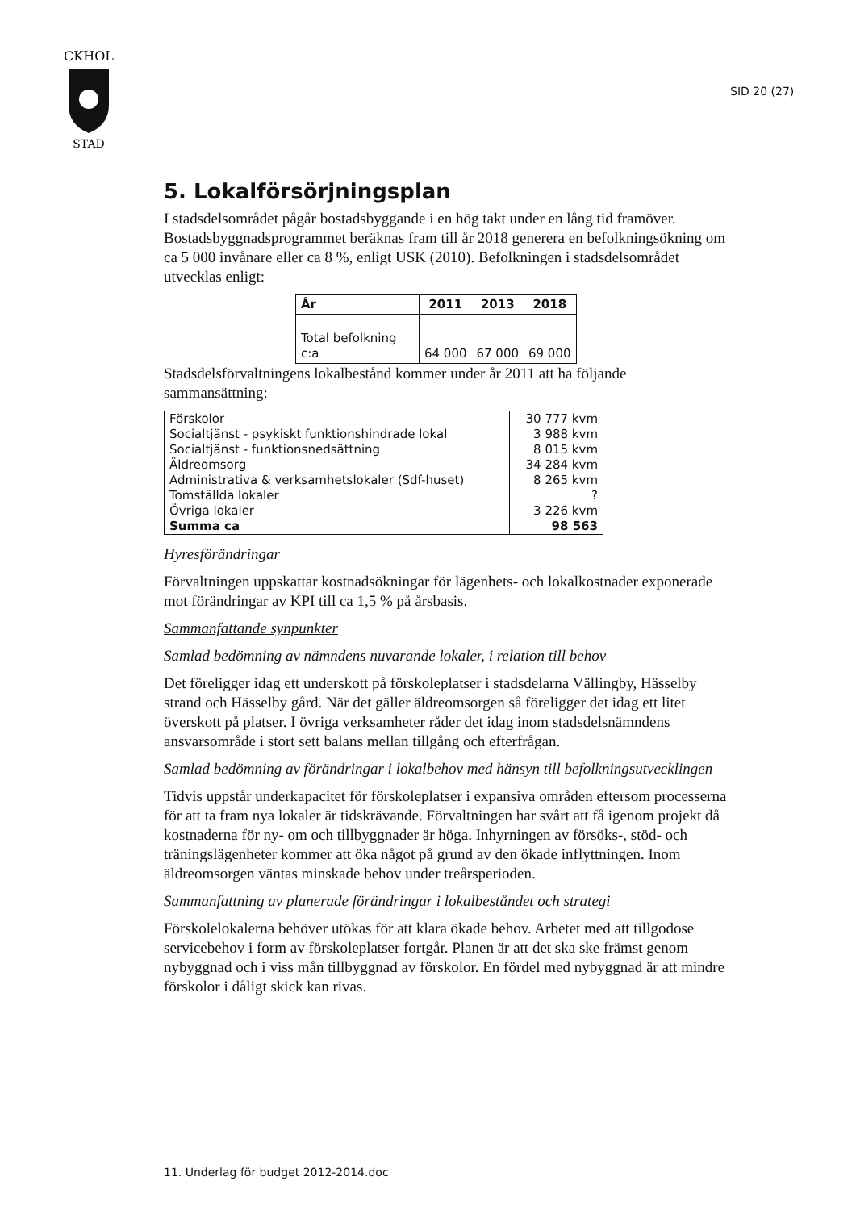CKHOL
STAD
SID 20 (27)
5. Lokalförsörjningsplan
I stadsdelsområdet pågår bostadsbyggande i en hög takt under en lång tid framöver. Bostadsbyggnadsprogrammet beräknas fram till år 2018 generera en befolkningsökning om ca 5 000 invånare eller ca 8 %, enligt USK (2010). Befolkningen i stadsdelsområdet utvecklas enligt:
| År | 2011 | 2013 | 2018 |
| --- | --- | --- | --- |
| Total befolkning c:a | 64 000 | 67 000 | 69 000 |
Stadsdelsförvaltningens lokalbestånd kommer under år 2011 att ha följande sammansättning:
| Förskolor | 30 777 kvm |
| Socialtjänst - psykiskt funktionshindrade lokal | 3 988 kvm |
| Socialtjänst - funktionsnedsättning | 8 015 kvm |
| Äldreomsorg | 34 284 kvm |
| Administrativa & verksamhetslokaler (Sdf-huset) | 8 265 kvm |
| Tomställda lokaler | ? |
| Övriga lokaler | 3 226 kvm |
| Summa ca | 98 563 |
Hyresförändringar
Förvaltningen uppskattar kostnadsökningar för lägenhets- och lokalkostnader exponerade mot förändringar av KPI till ca 1,5 % på årsbasis.
Sammanfattande synpunkter
Samlad bedömning av nämndens nuvarande lokaler, i relation till behov
Det föreligger idag ett underskott på förskoleplatser i stadsdelarna Vällingby, Hässelby strand och Hässelby gård. När det gäller äldreomsorgen så föreligger det idag ett litet överskott på platser. I övriga verksamheter råder det idag inom stadsdelsnämndens ansvarsområde i stort sett balans mellan tillgång och efterfrågan.
Samlad bedömning av förändringar i lokalbehov med hänsyn till befolkningsutvecklingen
Tidvis uppstår underkapacitet för förskoleplatser i expansiva områden eftersom processerna för att ta fram nya lokaler är tidskrävande. Förvaltningen har svårt att få igenom projekt då kostnaderna för ny- om och tillbyggnader är höga. Inhyrningen av försöks-, stöd- och träningslägenheter kommer att öka något på grund av den ökade inflyttningen. Inom äldreomsorgen väntas minskade behov under treårsperioden.
Sammanfattning av planerade förändringar i lokalbeståndet och strategi
Förskolelokalerna behöver utökas för att klara ökade behov. Arbetet med att tillgodose servicebehov i form av förskoleplatser fortgår. Planen är att det ska ske främst genom nybyggnad och i viss mån tillbyggnad av förskolor. En fördel med nybyggnad är att mindre förskolor i dåligt skick kan rivas.
11. Underlag för budget 2012-2014.doc